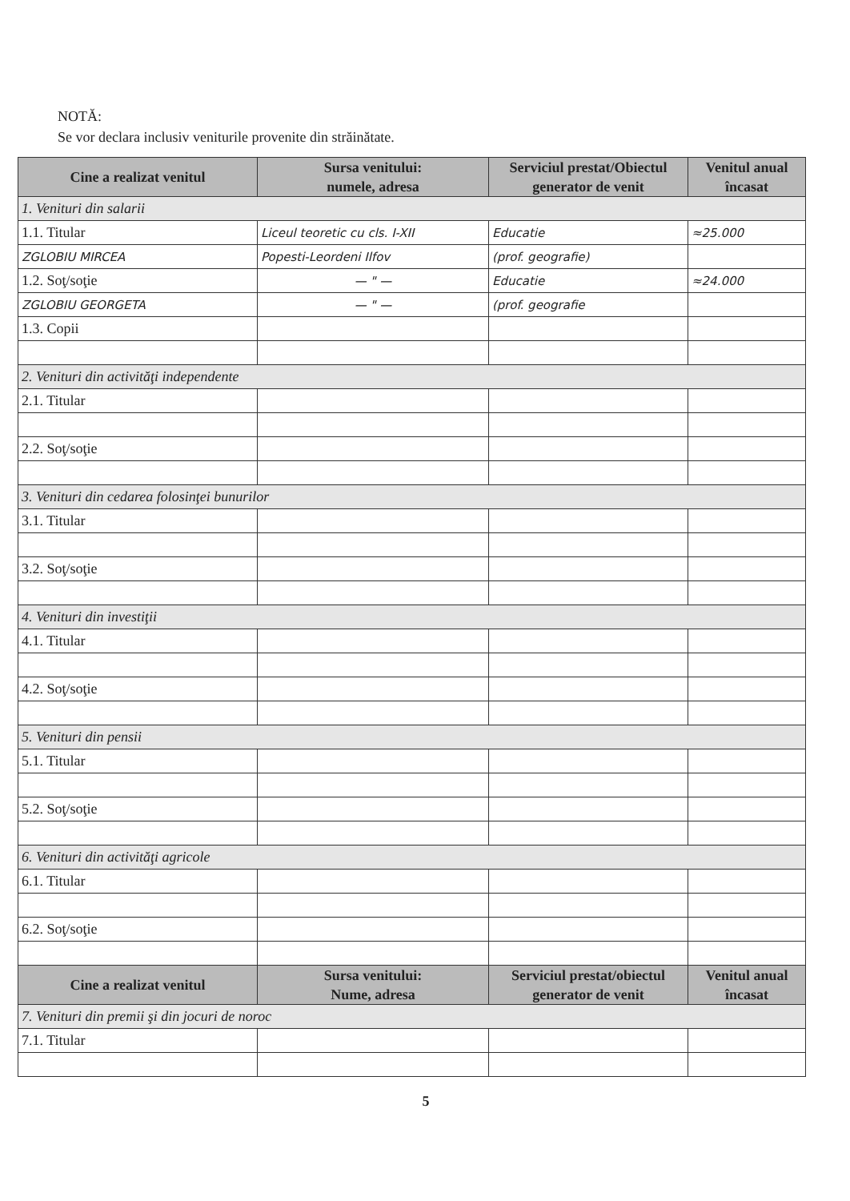NOTĂ:
Se vor declara inclusiv veniturile provenite din străinătate.
| Cine a realizat venitul | Sursa venitului: numele, adresa | Serviciul prestat/Obiectul generator de venit | Venitul anual încasat |
| --- | --- | --- | --- |
| 1. Venituri din salarii | | | |
| 1.1. Titular | Liceul teoretic cu cls. I-XII | Educatie | ≈25.000 |
| ZGLOBIU MIRCEA | Popesti-Leordeni Ilfov | (prof. geografie) | |
| 1.2. Soţ/soţie | — " — | Educatie | ≈24.000 |
| ZGLOBIU GEORGETA | — " — | (prof. geografie | |
| 1.3. Copii | | | |
| 2. Venituri din activităţi independente | | | |
| 2.1. Titular | | | |
| 2.2. Soţ/soţie | | | |
| 3. Venituri din cedarea folosinţei bunurilor | | | |
| 3.1. Titular | | | |
| 3.2. Soţ/soţie | | | |
| 4. Venituri din investiţii | | | |
| 4.1. Titular | | | |
| 4.2. Soţ/soţie | | | |
| 5. Venituri din pensii | | | |
| 5.1. Titular | | | |
| 5.2. Soţ/soţie | | | |
| 6. Venituri din activităţi agricole | | | |
| 6.1. Titular | | | |
| 6.2. Soţ/soţie | | | |
| Cine a realizat venitul | Sursa venitului: Nume, adresa | Serviciul prestat/obiectul generator de venit | Venitul anual încasat |
| 7. Venituri din premii şi din jocuri de noroc | | | |
| 7.1. Titular | | | |
5